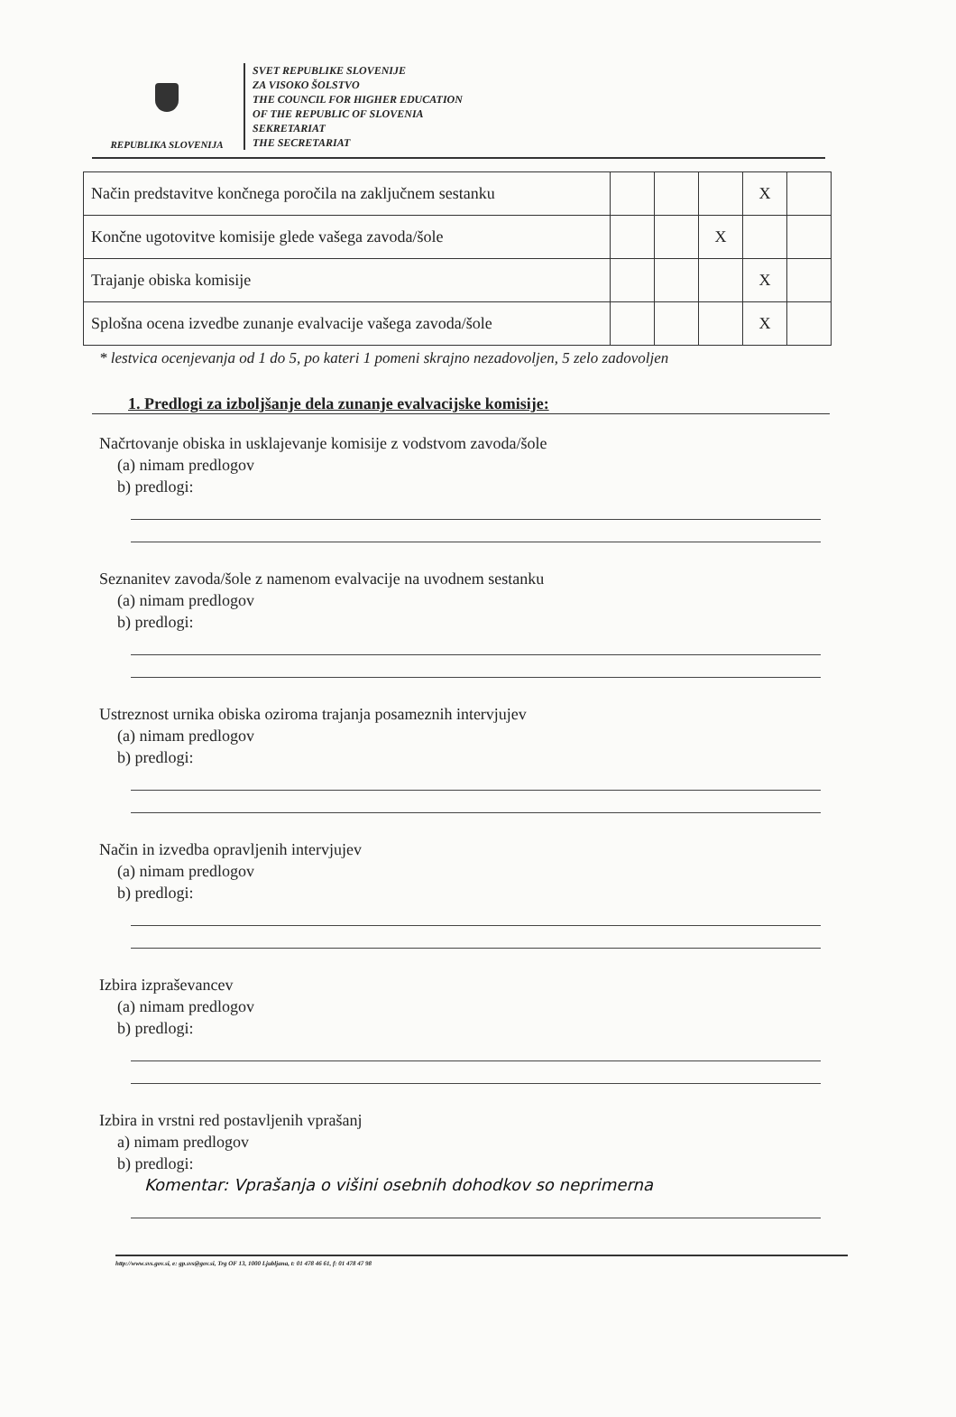REPUBLIKA SLOVENIJA
SVET REPUBLIKE SLOVENIJE
ZA VISOKO ŠOLSTVO
THE COUNCIL FOR HIGHER EDUCATION
OF THE REPUBLIC OF SLOVENIA
SEKRETARIAT
THE SECRETARIAT
| Način predstavitve končnega poročila na zaključnem sestanku | | | | X | |
| Končne ugotovitve komisije glede vašega zavoda/šole | | | X | | |
| Trajanje obiska komisije | | | | X | |
| Splošna ocena izvedbe zunanje evalvacije vašega zavoda/šole | | | | X | |
* lestvica ocenjevanja od 1 do 5, po kateri 1 pomeni skrajno nezadovoljen, 5 zelo zadovoljen
1. Predlogi za izboljšanje dela zunanje evalvacijske komisije:
Načrtovanje obiska in usklajevanje komisije z vodstvom zavoda/šole
(a) nimam predlogov
b) predlogi:
Seznanitev zavoda/šole z namenom evalvacije na uvodnem sestanku
(a) nimam predlogov
b) predlogi:
Ustreznost urnika obiska oziroma trajanja posameznih intervjujev
(a) nimam predlogov
b) predlogi:
Način in izvedba opravljenih intervjujev
(a) nimam predlogov
b) predlogi:
Izbira izpraševancev
(a) nimam predlogov
b) predlogi:
Izbira in vrstni red postavljenih vprašanj
a) nimam predlogov
b) predlogi:
Komentar: Vprašanja o višini osebnih dohodkov so neprimerna
http://www.svs.gov.si, e: gp.svs@gov.si, Trg OF 13, 1000 Ljubljana, t: 01 478 46 61, f: 01 478 47 98